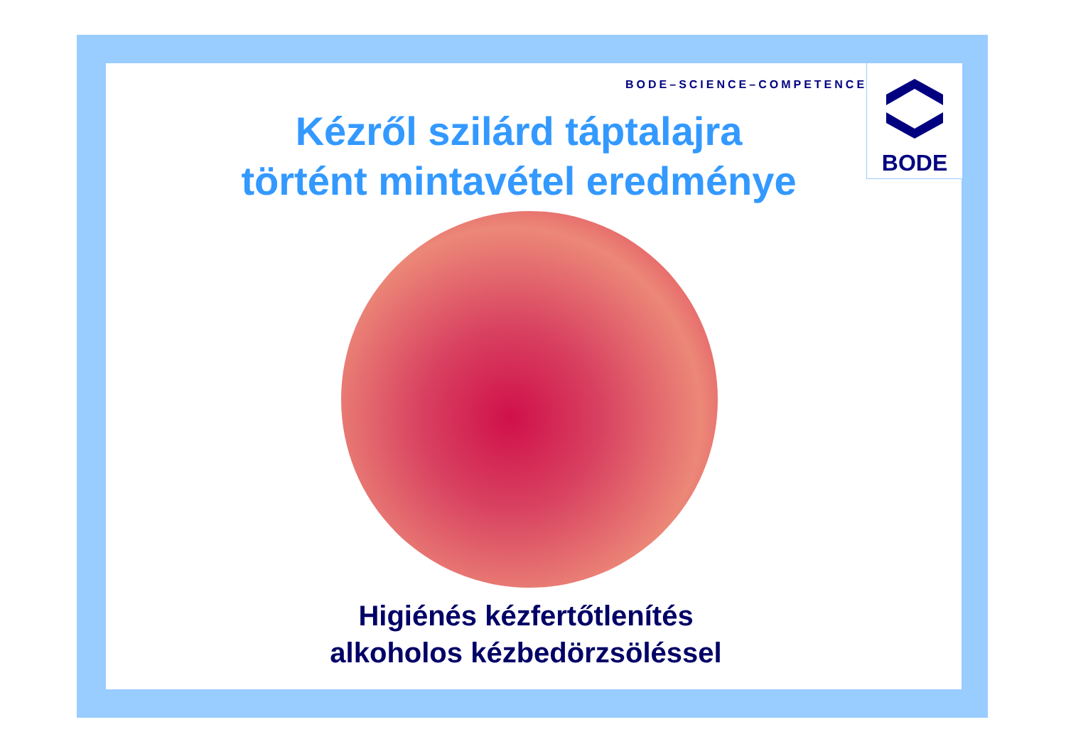BODE–SCIENCE–COMPETENCE
BODE
Kézről szilárd táptalajra
történt mintavétel eredménye
Higiénés kézfertőtlenítés
alkoholos kézbedörzsöléssel